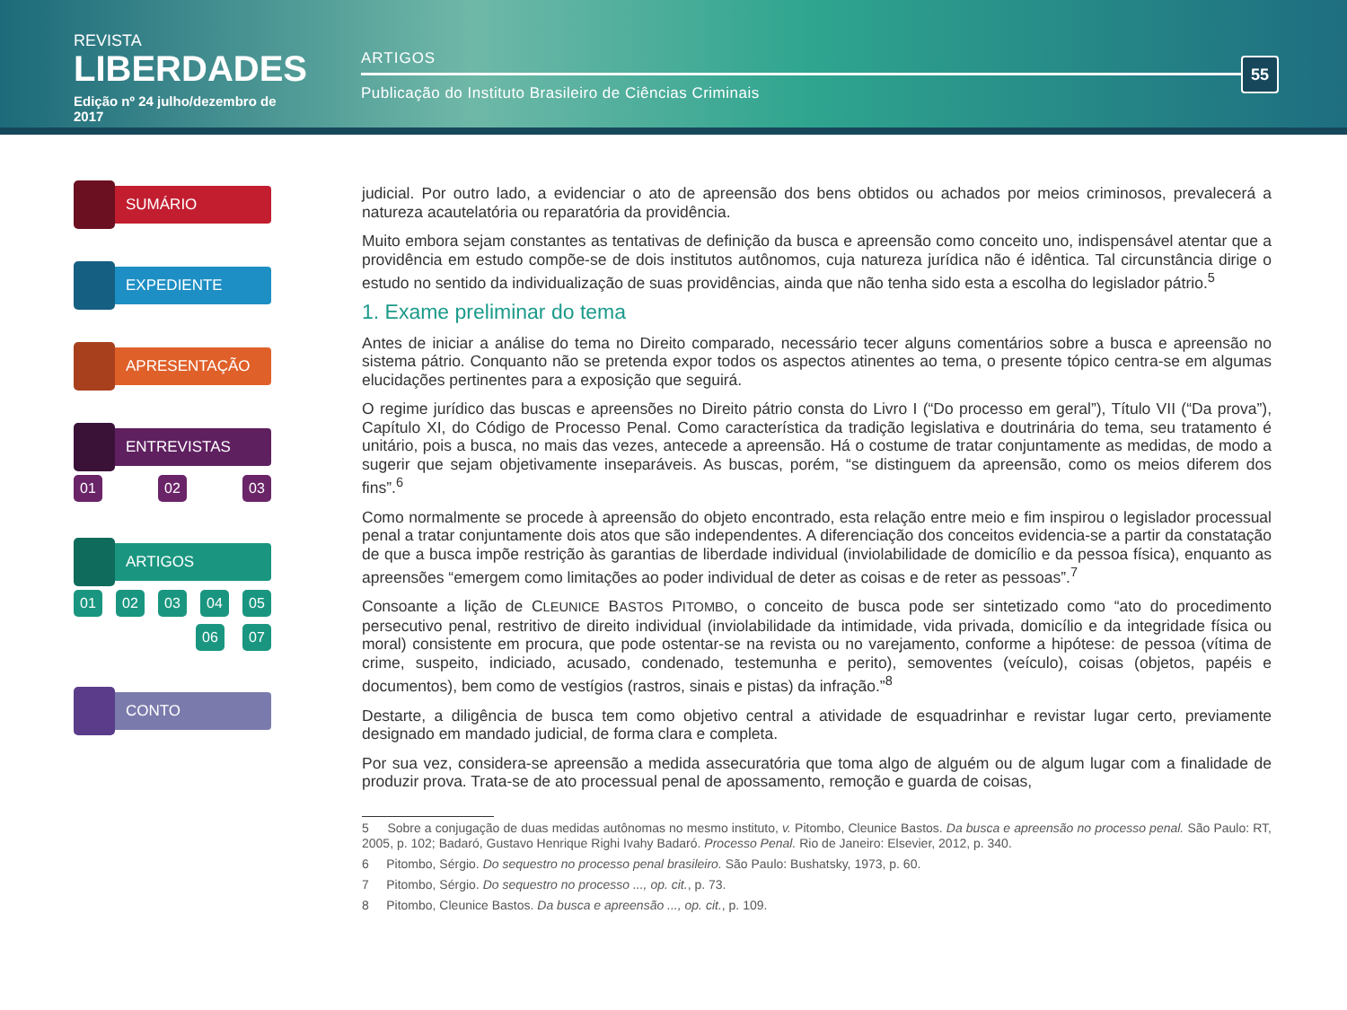REVISTA
LIBERDADES
Edição nº 24 julho/dezembro de 2017
ARTIGOS
Publicação do Instituto Brasileiro de Ciências Criminais
55
SUMÁRIO
EXPEDIENTE
APRESENTAÇÃO
ENTREVISTAS
01 02 03
ARTIGOS
01 02 03 04 05 06 07
CONTO
judicial. Por outro lado, a evidenciar o ato de apreensão dos bens obtidos ou achados por meios criminosos, prevalecerá a natureza acautelatória ou reparatória da providência.
Muito embora sejam constantes as tentativas de definição da busca e apreensão como conceito uno, indispensável atentar que a providência em estudo compõe-se de dois institutos autônomos, cuja natureza jurídica não é idêntica. Tal circunstância dirige o estudo no sentido da individualização de suas providências, ainda que não tenha sido esta a escolha do legislador pátrio.<sup>5</sup>
1. Exame preliminar do tema
Antes de iniciar a análise do tema no Direito comparado, necessário tecer alguns comentários sobre a busca e apreensão no sistema pátrio. Conquanto não se pretenda expor todos os aspectos atinentes ao tema, o presente tópico centra-se em algumas elucidações pertinentes para a exposição que seguirá.
O regime jurídico das buscas e apreensões no Direito pátrio consta do Livro I (“Do processo em geral”), Título VII (“Da prova”), Capítulo XI, do Código de Processo Penal. Como característica da tradição legislativa e doutrinária do tema, seu tratamento é unitário, pois a busca, no mais das vezes, antecede a apreensão. Há o costume de tratar conjuntamente as medidas, de modo a sugerir que sejam objetivamente inseparáveis. As buscas, porém, “se distinguem da apreensão, como os meios diferem dos fins”.<sup>6</sup>
Como normalmente se procede à apreensão do objeto encontrado, esta relação entre meio e fim inspirou o legislador processual penal a tratar conjuntamente dois atos que são independentes. A diferenciação dos conceitos evidencia-se a partir da constatação de que a busca impõe restrição às garantias de liberdade individual (inviolabilidade de domicílio e da pessoa física), enquanto as apreensões “emergem como limitações ao poder individual de deter as coisas e de reter as pessoas”.<sup>7</sup>
Consoante a lição de CLEUNICE BASTOS PITOMBO, o conceito de busca pode ser sintetizado como “ato do procedimento persecutivo penal, restritivo de direito individual (inviolabilidade da intimidade, vida privada, domicílio e da integridade física ou moral) consistente em procura, que pode ostentar-se na revista ou no varejamento, conforme a hipótese: de pessoa (vítima de crime, suspeito, indiciado, acusado, condenado, testemunha e perito), semoventes (veículo), coisas (objetos, papéis e documentos), bem como de vestígios (rastros, sinais e pistas) da infração.”<sup>8</sup>
Destarte, a diligência de busca tem como objetivo central a atividade de esquadrinhar e revistar lugar certo, previamente designado em mandado judicial, de forma clara e completa.
Por sua vez, considera-se apreensão a medida assecuratória que toma algo de alguém ou de algum lugar com a finalidade de produzir prova. Trata-se de ato processual penal de apossamento, remoção e guarda de coisas,
5 Sobre a conjugação de duas medidas autônomas no mesmo instituto, v. Pitombo, Cleunice Bastos. Da busca e apreensão no processo penal. São Paulo: RT, 2005, p. 102; Badaró, Gustavo Henrique Righi Ivahy Badaró. Processo Penal. Rio de Janeiro: Elsevier, 2012, p. 340.
6 Pitombo, Sérgio. Do sequestro no processo penal brasileiro. São Paulo: Bushatsky, 1973, p. 60.
7 Pitombo, Sérgio. Do sequestro no processo ..., op. cit., p. 73.
8 Pitombo, Cleunice Bastos. Da busca e apreensão ..., op. cit., p. 109.